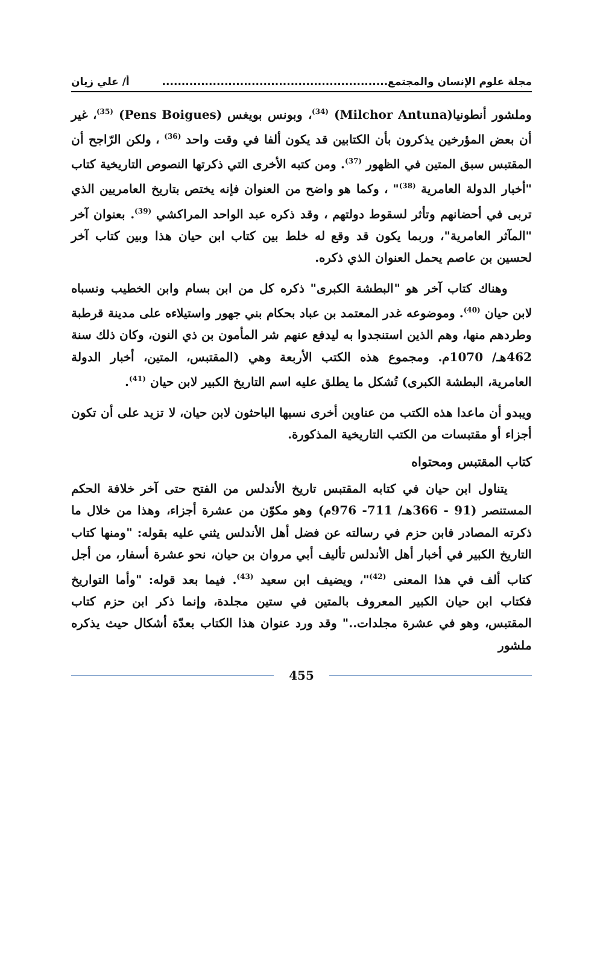مجلة علوم الإنسان والمجتمع.......................................................... أ/ علي زيان
وملشور أنطونيا(Milchor Antuna) <sup>(34)</sup>، وبونس بويغس (Pens Boigues) <sup>(35)</sup>، غير أن بعض المؤرخين يذكرون بأن الكتابين قد يكون ألفا في وقت واحد <sup>(36)</sup> ، ولكن الرّاجح أن المقتبس سبق المتين في الظهور <sup>(37)</sup>. ومن كتبه الأخرى التي ذكرتها النصوص التاريخية كتاب "أخبار الدولة العامرية <sup>(38)</sup>" ، وكما هو واضح من العنوان فإنه يختص بتاريخ العامريين الذي تربى في أحضانهم وتأثر لسقوط دولتهم ، وقد ذكره عبد الواحد المراكشي <sup>(39)</sup>. بعنوان آخر "المآثر العامرية"، وربما يكون قد وقع له خلط بين كتاب ابن حيان هذا وبين كتاب آخر لحسين بن عاصم يحمل العنوان الذي ذكره.
وهناك كتاب آخر هو "البطشة الكبرى" ذكره كل من ابن بسام وابن الخطيب ونسباه لابن حيان <sup>(40)</sup>. وموضوعه غدر المعتمد بن عباد بحكام بني جهور واستيلاءه على مدينة قرطبة وطردهم منها، وهم الذين استنجدوا به ليدفع عنهم شر المأمون بن ذي النون، وكان ذلك سنة 462هـ/ 1070م. ومجموع هذه الكتب الأربعة وهي (المقتبس، المتين، أخبار الدولة العامرية، البطشة الكبرى) تُشكل ما يطلق عليه اسم التاريخ الكبير لابن حيان <sup>(41)</sup>.
ويبدو أن ماعدا هذه الكتب من عناوين أخرى نسبها الباحثون لابن حيان، لا تزيد على أن تكون أجزاء أو مقتبسات من الكتب التاريخية المذكورة.
كتاب المقتبس ومحتواه
يتناول ابن حيان في كتابه المقتبس تاريخ الأندلس من الفتح حتى آخر خلافة الحكم المستنصر (91 - 366هـ/ 711- 976م) وهو مكوّن من عشرة أجزاء، وهذا من خلال ما ذكرته المصادر فابن حزم في رسالته عن فضل أهل الأندلس يثني عليه بقوله: "ومنها كتاب التاريخ الكبير في أخبار أهل الأندلس تأليف أبي مروان بن حيان، نحو عشرة أسفار، من أجل كتاب ألف في هذا المعنى <sup>(42)</sup>"، ويضيف ابن سعيد <sup>(43)</sup>. فيما بعد قوله: "وأما التواريخ فكتاب ابن حيان الكبير المعروف بالمتين في ستين مجلدة، وإنما ذكر ابن حزم كتاب المقتبس، وهو في عشرة مجلدات.." وقد ورد عنوان هذا الكتاب بعدّة أشكال حيث يذكره ملشور
455